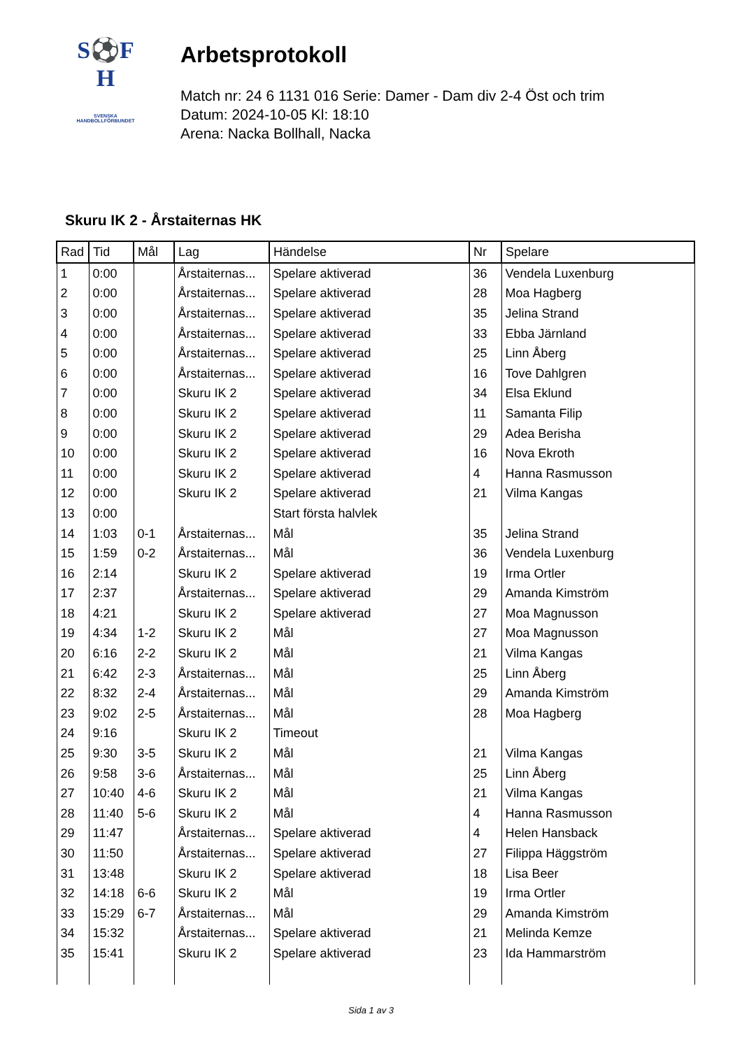S⚽F
H
SVENSKA
HANDBOLLFÖRBUNDET
Arbetsprotokoll
Match nr: 24 6 1131 016 Serie: Damer - Dam div 2-4 Öst och trim
Datum: 2024-10-05 Kl: 18:10
Arena: Nacka Bollhall, Nacka
Skuru IK 2 - Årstaiternas HK
| Rad | Tid | Mål | Lag | Händelse | Nr | Spelare |
| --- | --- | --- | --- | --- | --- | --- |
| 1 | 0:00 | | Årstaiternas... | Spelare aktiverad | 36 | Vendela Luxenburg |
| 2 | 0:00 | | Årstaiternas... | Spelare aktiverad | 28 | Moa Hagberg |
| 3 | 0:00 | | Årstaiternas... | Spelare aktiverad | 35 | Jelina Strand |
| 4 | 0:00 | | Årstaiternas... | Spelare aktiverad | 33 | Ebba Järnland |
| 5 | 0:00 | | Årstaiternas... | Spelare aktiverad | 25 | Linn Åberg |
| 6 | 0:00 | | Årstaiternas... | Spelare aktiverad | 16 | Tove Dahlgren |
| 7 | 0:00 | | Skuru IK 2 | Spelare aktiverad | 34 | Elsa Eklund |
| 8 | 0:00 | | Skuru IK 2 | Spelare aktiverad | 11 | Samanta Filip |
| 9 | 0:00 | | Skuru IK 2 | Spelare aktiverad | 29 | Adea Berisha |
| 10 | 0:00 | | Skuru IK 2 | Spelare aktiverad | 16 | Nova Ekroth |
| 11 | 0:00 | | Skuru IK 2 | Spelare aktiverad | 4 | Hanna Rasmusson |
| 12 | 0:00 | | Skuru IK 2 | Spelare aktiverad | 21 | Vilma Kangas |
| 13 | 0:00 | | | Start första halvlek | | |
| 14 | 1:03 | 0-1 | Årstaiternas... | Mål | 35 | Jelina Strand |
| 15 | 1:59 | 0-2 | Årstaiternas... | Mål | 36 | Vendela Luxenburg |
| 16 | 2:14 | | Skuru IK 2 | Spelare aktiverad | 19 | Irma Ortler |
| 17 | 2:37 | | Årstaiternas... | Spelare aktiverad | 29 | Amanda Kimström |
| 18 | 4:21 | | Skuru IK 2 | Spelare aktiverad | 27 | Moa Magnusson |
| 19 | 4:34 | 1-2 | Skuru IK 2 | Mål | 27 | Moa Magnusson |
| 20 | 6:16 | 2-2 | Skuru IK 2 | Mål | 21 | Vilma Kangas |
| 21 | 6:42 | 2-3 | Årstaiternas... | Mål | 25 | Linn Åberg |
| 22 | 8:32 | 2-4 | Årstaiternas... | Mål | 29 | Amanda Kimström |
| 23 | 9:02 | 2-5 | Årstaiternas... | Mål | 28 | Moa Hagberg |
| 24 | 9:16 | | Skuru IK 2 | Timeout | | |
| 25 | 9:30 | 3-5 | Skuru IK 2 | Mål | 21 | Vilma Kangas |
| 26 | 9:58 | 3-6 | Årstaiternas... | Mål | 25 | Linn Åberg |
| 27 | 10:40 | 4-6 | Skuru IK 2 | Mål | 21 | Vilma Kangas |
| 28 | 11:40 | 5-6 | Skuru IK 2 | Mål | 4 | Hanna Rasmusson |
| 29 | 11:47 | | Årstaiternas... | Spelare aktiverad | 4 | Helen Hansback |
| 30 | 11:50 | | Årstaiternas... | Spelare aktiverad | 27 | Filippa Häggström |
| 31 | 13:48 | | Skuru IK 2 | Spelare aktiverad | 18 | Lisa Beer |
| 32 | 14:18 | 6-6 | Skuru IK 2 | Mål | 19 | Irma Ortler |
| 33 | 15:29 | 6-7 | Årstaiternas... | Mål | 29 | Amanda Kimström |
| 34 | 15:32 | | Årstaiternas... | Spelare aktiverad | 21 | Melinda Kemze |
| 35 | 15:41 | | Skuru IK 2 | Spelare aktiverad | 23 | Ida Hammarström |
Sida 1 av 3